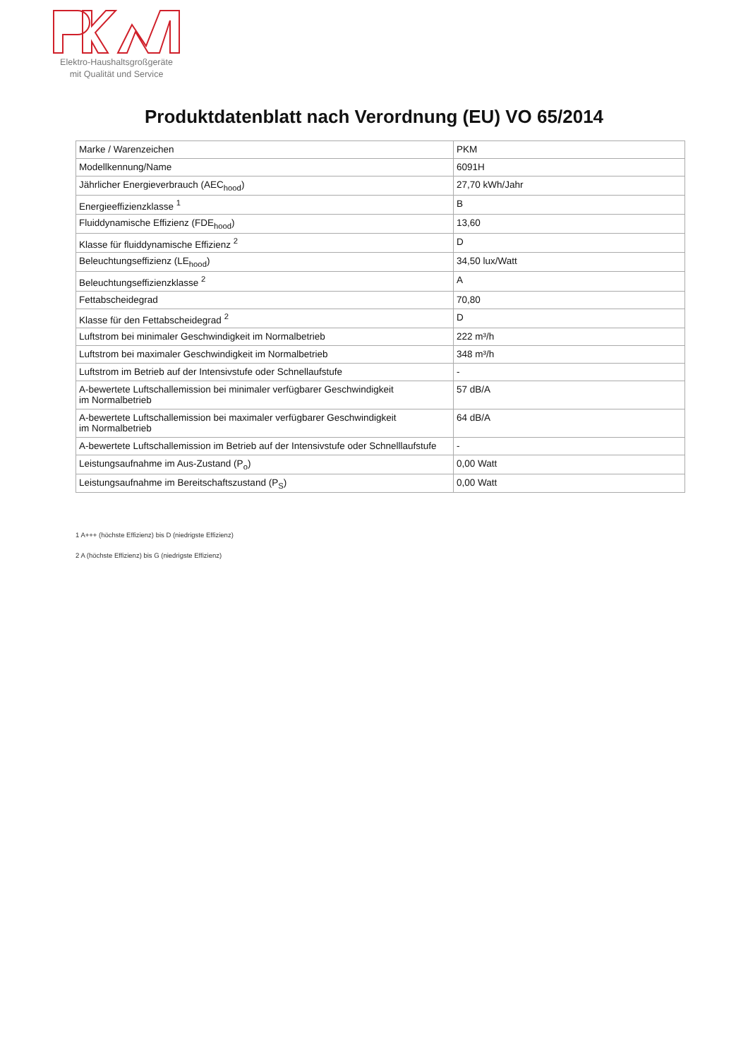Elektro-Haushaltsgroßgeräte
mit Qualität und Service
Produktdatenblatt nach Verordnung (EU) VO 65/2014
| Marke / Warenzeichen | PKM |
| Modellkennung/Name | 6091H |
| Jährlicher Energieverbrauch (AEC<sub>hood</sub>) | 27,70 kWh/Jahr |
| Energieeffizienzklasse <sup>1</sup> | B |
| Fluiddynamische Effizienz (FDE<sub>hood</sub>) | 13,60 |
| Klasse für fluiddynamische Effizienz <sup>2</sup> | D |
| Beleuchtungseffizienz (LE<sub>hood</sub>) | 34,50 lux/Watt |
| Beleuchtungseffizienzklasse <sup>2</sup> | A |
| Fettabscheidegrad | 70,80 |
| Klasse für den Fettabscheidegrad <sup>2</sup> | D |
| Luftstrom bei minimaler Geschwindigkeit im Normalbetrieb | 222 m³/h |
| Luftstrom bei maximaler Geschwindigkeit im Normalbetrieb | 348 m³/h |
| Luftstrom im Betrieb auf der Intensivstufe oder Schnellaufstufe | - |
| A-bewertete Luftschallemission bei minimaler verfügbarer Geschwindigkeit im Normalbetrieb | 57 dB/A |
| A-bewertete Luftschallemission bei maximaler verfügbarer Geschwindigkeit im Normalbetrieb | 64 dB/A |
| A-bewertete Luftschallemission im Betrieb auf der Intensivstufe oder Schnelllaufstufe | - |
| Leistungsaufnahme im Aus-Zustand (P<sub>o</sub>) | 0,00 Watt |
| Leistungsaufnahme im Bereitschaftszustand (P<sub>S</sub>) | 0,00 Watt |
1 A+++ (höchste Effizienz) bis D (niedrigste Effizienz)
2 A (höchste Effizienz) bis G (niedrigste Effizienz)